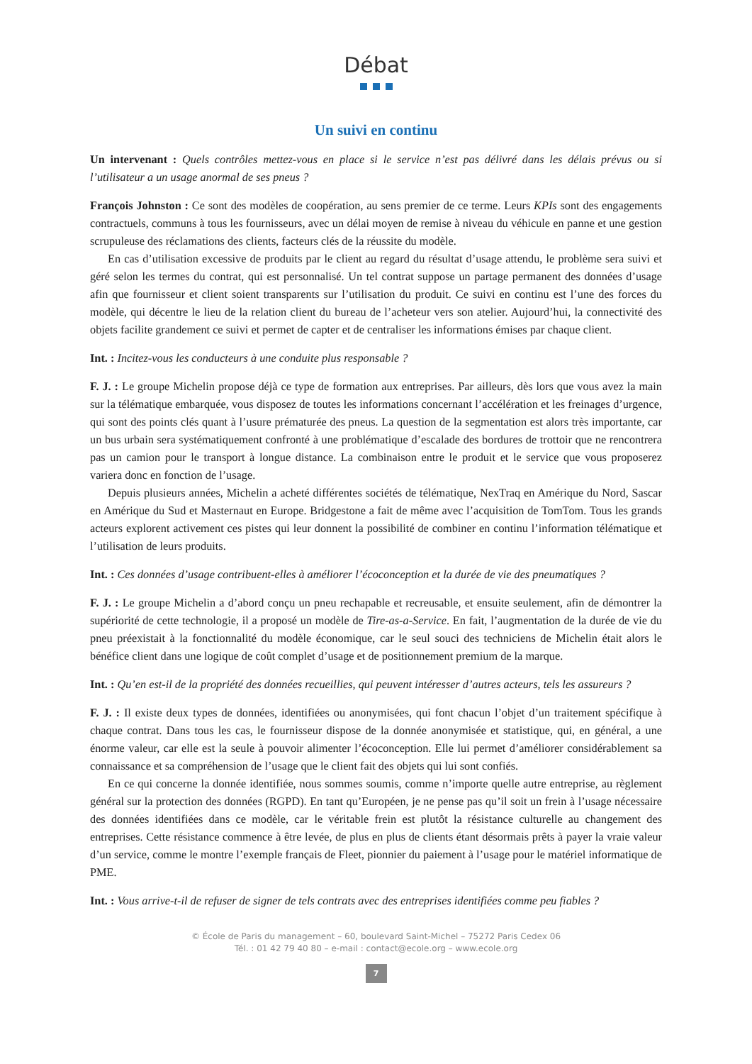Débat
Un suivi en continu
Un intervenant : Quels contrôles mettez-vous en place si le service n’est pas délivré dans les délais prévus ou si l’utilisateur a un usage anormal de ses pneus ?
François Johnston : Ce sont des modèles de coopération, au sens premier de ce terme. Leurs KPIs sont des engagements contractuels, communs à tous les fournisseurs, avec un délai moyen de remise à niveau du véhicule en panne et une gestion scrupuleuse des réclamations des clients, facteurs clés de la réussite du modèle.
En cas d’utilisation excessive de produits par le client au regard du résultat d’usage attendu, le problème sera suivi et géré selon les termes du contrat, qui est personnalisé. Un tel contrat suppose un partage permanent des données d’usage afin que fournisseur et client soient transparents sur l’utilisation du produit. Ce suivi en continu est l’une des forces du modèle, qui décentre le lieu de la relation client du bureau de l’acheteur vers son atelier. Aujourd’hui, la connectivité des objets facilite grandement ce suivi et permet de capter et de centraliser les informations émises par chaque client.
Int. : Incitez-vous les conducteurs à une conduite plus responsable ?
F. J. : Le groupe Michelin propose déjà ce type de formation aux entreprises. Par ailleurs, dès lors que vous avez la main sur la télématique embarquée, vous disposez de toutes les informations concernant l’accélération et les freinages d’urgence, qui sont des points clés quant à l’usure prématurée des pneus. La question de la segmentation est alors très importante, car un bus urbain sera systématiquement confronté à une problématique d’escalade des bordures de trottoir que ne rencontrera pas un camion pour le transport à longue distance. La combinaison entre le produit et le service que vous proposerez variera donc en fonction de l’usage.
Depuis plusieurs années, Michelin a acheté différentes sociétés de télématique, NexTraq en Amérique du Nord, Sascar en Amérique du Sud et Masternaut en Europe. Bridgestone a fait de même avec l’acquisition de TomTom. Tous les grands acteurs explorent activement ces pistes qui leur donnent la possibilité de combiner en continu l’information télématique et l’utilisation de leurs produits.
Int. : Ces données d’usage contribuent-elles à améliorer l’écoconception et la durée de vie des pneumatiques ?
F. J. : Le groupe Michelin a d’abord conçu un pneu rechapable et recreusable, et ensuite seulement, afin de démontrer la supériorité de cette technologie, il a proposé un modèle de Tire-as-a-Service. En fait, l’augmentation de la durée de vie du pneu préexistait à la fonctionnalité du modèle économique, car le seul souci des techniciens de Michelin était alors le bénéfice client dans une logique de coût complet d’usage et de positionnement premium de la marque.
Int. : Qu’en est-il de la propriété des données recueillies, qui peuvent intéresser d’autres acteurs, tels les assureurs ?
F. J. : Il existe deux types de données, identifiées ou anonymisées, qui font chacun l’objet d’un traitement spécifique à chaque contrat. Dans tous les cas, le fournisseur dispose de la donnée anonymisée et statistique, qui, en général, a une énorme valeur, car elle est la seule à pouvoir alimenter l’écoconception. Elle lui permet d’améliorer considérablement sa connaissance et sa compréhension de l’usage que le client fait des objets qui lui sont confiés.
En ce qui concerne la donnée identifiée, nous sommes soumis, comme n’importe quelle autre entreprise, au règlement général sur la protection des données (RGPD). En tant qu’Européen, je ne pense pas qu’il soit un frein à l’usage nécessaire des données identifiées dans ce modèle, car le véritable frein est plutôt la résistance culturelle au changement des entreprises. Cette résistance commence à être levée, de plus en plus de clients étant désormais prêts à payer la vraie valeur d’un service, comme le montre l’exemple français de Fleet, pionnier du paiement à l’usage pour le matériel informatique de PME.
Int. : Vous arrive-t-il de refuser de signer de tels contrats avec des entreprises identifiées comme peu fiables ?
© École de Paris du management – 60, boulevard Saint-Michel – 75272 Paris Cedex 06
Tél. : 01 42 79 40 80 – e-mail : contact@ecole.org – www.ecole.org
7